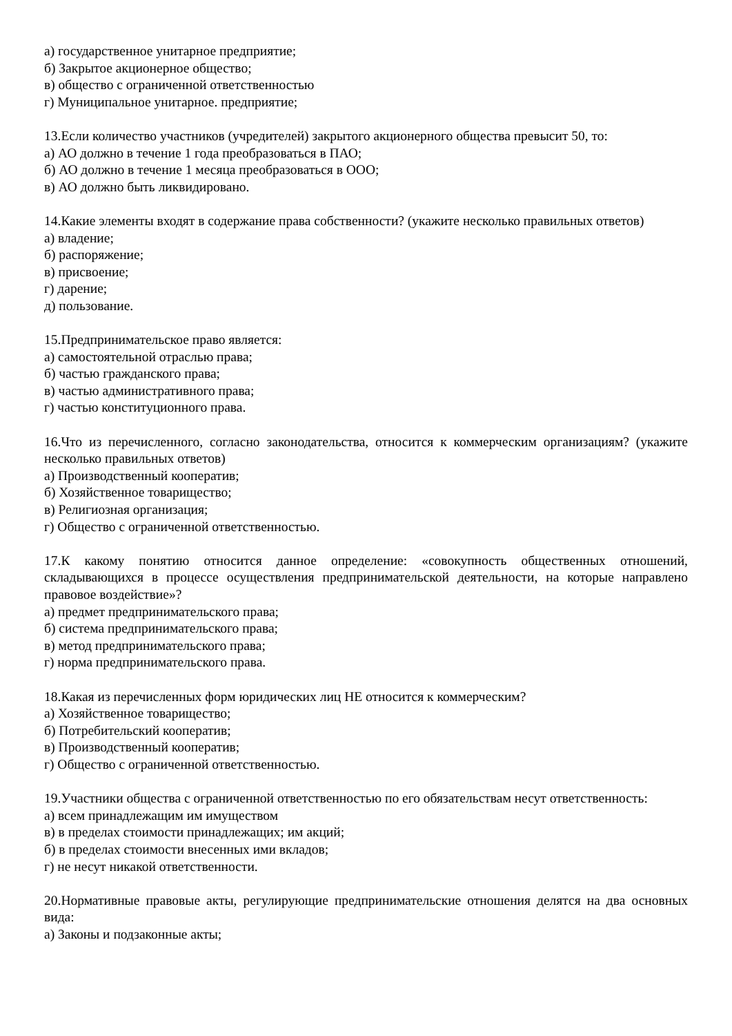а) государственное унитарное предприятие;
б) Закрытое акционерное общество;
в) общество с ограниченной ответственностью
г) Муниципальное унитарное. предприятие;
13.Если количество участников (учредителей) закрытого акционерного общества превысит 50, то:
а) АО должно в течение 1 года преобразоваться в ПАО;
б) АО должно в течение 1 месяца преобразоваться в ООО;
в) АО должно быть ликвидировано.
14.Какие элементы входят в содержание права собственности? (укажите несколько правильных ответов)
а) владение;
б) распоряжение;
в) присвоение;
г) дарение;
д) пользование.
15.Предпринимательское право является:
а) самостоятельной отраслью права;
б) частью гражданского права;
в) частью административного права;
г) частью конституционного права.
16.Что из перечисленного, согласно законодательства, относится к коммерческим организациям? (укажите несколько правильных ответов)
а) Производственный кооператив;
б) Хозяйственное товарищество;
в) Религиозная организация;
г) Общество с ограниченной ответственностью.
17.К какому понятию относится данное определение: «совокупность общественных отношений, складывающихся в процессе осуществления предпринимательской деятельности, на которые направлено правовое воздействие»?
а) предмет предпринимательского права;
б) система предпринимательского права;
в) метод предпринимательского права;
г) норма предпринимательского права.
18.Какая из перечисленных форм юридических лиц НЕ относится к коммерческим?
а) Хозяйственное товарищество;
б) Потребительский кооператив;
в) Производственный кооператив;
г) Общество с ограниченной ответственностью.
19.Участники общества с ограниченной ответственностью по его обязательствам несут ответственность:
а) всем принадлежащим им имуществом
в) в пределах стоимости принадлежащих; им акций;
б) в пределах стоимости внесенных ими вкладов;
г) не несут никакой ответственности.
20.Нормативные правовые акты, регулирующие предпринимательские отношения делятся на два основных вида:
а) Законы и подзаконные акты;